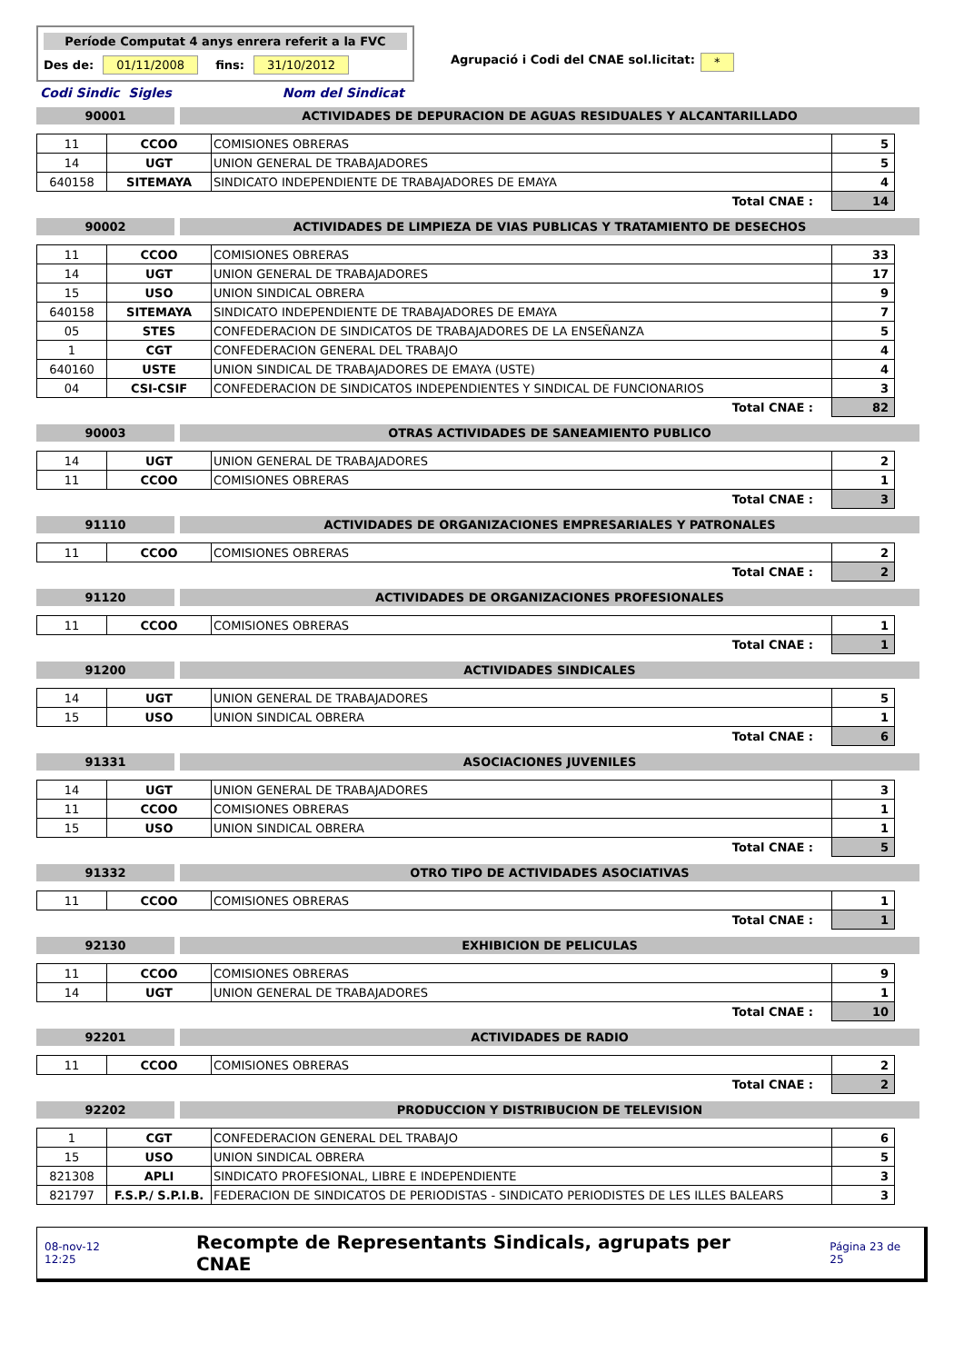Període Computat 4 anys enrera referit a la FVC
Des de: 01/11/2008 fins: 31/10/2012
Agrupació i Codi del CNAE sol.licitat: *
Codi Sindic Sigles Nom del Sindicat
90001 ACTIVIDADES DE DEPURACION DE AGUAS RESIDUALES Y ALCANTARILLADO
| 11 | CCOO | COMISIONES OBRERAS | 5 |
| 14 | UGT | UNION GENERAL DE TRABAJADORES | 5 |
| 640158 | SITEMAYA | SINDICATO INDEPENDIENTE DE TRABAJADORES DE EMAYA | 4 |
| Total CNAE : | | | 14 |
90002 ACTIVIDADES DE LIMPIEZA DE VIAS PUBLICAS Y TRATAMIENTO DE DESECHOS
| 11 | CCOO | COMISIONES OBRERAS | 33 |
| 14 | UGT | UNION GENERAL DE TRABAJADORES | 17 |
| 15 | USO | UNION SINDICAL OBRERA | 9 |
| 640158 | SITEMAYA | SINDICATO INDEPENDIENTE DE TRABAJADORES DE EMAYA | 7 |
| 05 | STES | CONFEDERACION DE SINDICATOS DE TRABAJADORES DE LA ENSEÑANZA | 5 |
| 1 | CGT | CONFEDERACION GENERAL DEL TRABAJO | 4 |
| 640160 | USTE | UNION SINDICAL DE TRABAJADORES DE EMAYA (USTE) | 4 |
| 04 | CSI-CSIF | CONFEDERACION DE SINDICATOS INDEPENDIENTES Y SINDICAL DE FUNCIONARIOS | 3 |
| Total CNAE : | | | 82 |
90003 OTRAS ACTIVIDADES DE SANEAMIENTO PUBLICO
| 14 | UGT | UNION GENERAL DE TRABAJADORES | 2 |
| 11 | CCOO | COMISIONES OBRERAS | 1 |
| Total CNAE : | | | 3 |
91110 ACTIVIDADES DE ORGANIZACIONES EMPRESARIALES Y PATRONALES
| 11 | CCOO | COMISIONES OBRERAS | 2 |
| Total CNAE : | | | 2 |
91120 ACTIVIDADES DE ORGANIZACIONES PROFESIONALES
| 11 | CCOO | COMISIONES OBRERAS | 1 |
| Total CNAE : | | | 1 |
91200 ACTIVIDADES SINDICALES
| 14 | UGT | UNION GENERAL DE TRABAJADORES | 5 |
| 15 | USO | UNION SINDICAL OBRERA | 1 |
| Total CNAE : | | | 6 |
91331 ASOCIACIONES JUVENILES
| 14 | UGT | UNION GENERAL DE TRABAJADORES | 3 |
| 11 | CCOO | COMISIONES OBRERAS | 1 |
| 15 | USO | UNION SINDICAL OBRERA | 1 |
| Total CNAE : | | | 5 |
91332 OTRO TIPO DE ACTIVIDADES ASOCIATIVAS
| 11 | CCOO | COMISIONES OBRERAS | 1 |
| Total CNAE : | | | 1 |
92130 EXHIBICION DE PELICULAS
| 11 | CCOO | COMISIONES OBRERAS | 9 |
| 14 | UGT | UNION GENERAL DE TRABAJADORES | 1 |
| Total CNAE : | | | 10 |
92201 ACTIVIDADES DE RADIO
| 11 | CCOO | COMISIONES OBRERAS | 2 |
| Total CNAE : | | | 2 |
92202 PRODUCCION Y DISTRIBUCION DE TELEVISION
| 1 | CGT | CONFEDERACION GENERAL DEL TRABAJO | 6 |
| 15 | USO | UNION SINDICAL OBRERA | 5 |
| 821308 | APLI | SINDICATO PROFESIONAL, LIBRE E INDEPENDIENTE | 3 |
| 821797 | F.S.P./ S.P.I.B. | FEDERACION DE SINDICATOS DE PERIODISTAS - SINDICATO PERIODISTES DE LES ILLES BALEARS | 3 |
08-nov-12 12:25 Recompte de Representants Sindicals, agrupats per CNAE Página 23 de 25